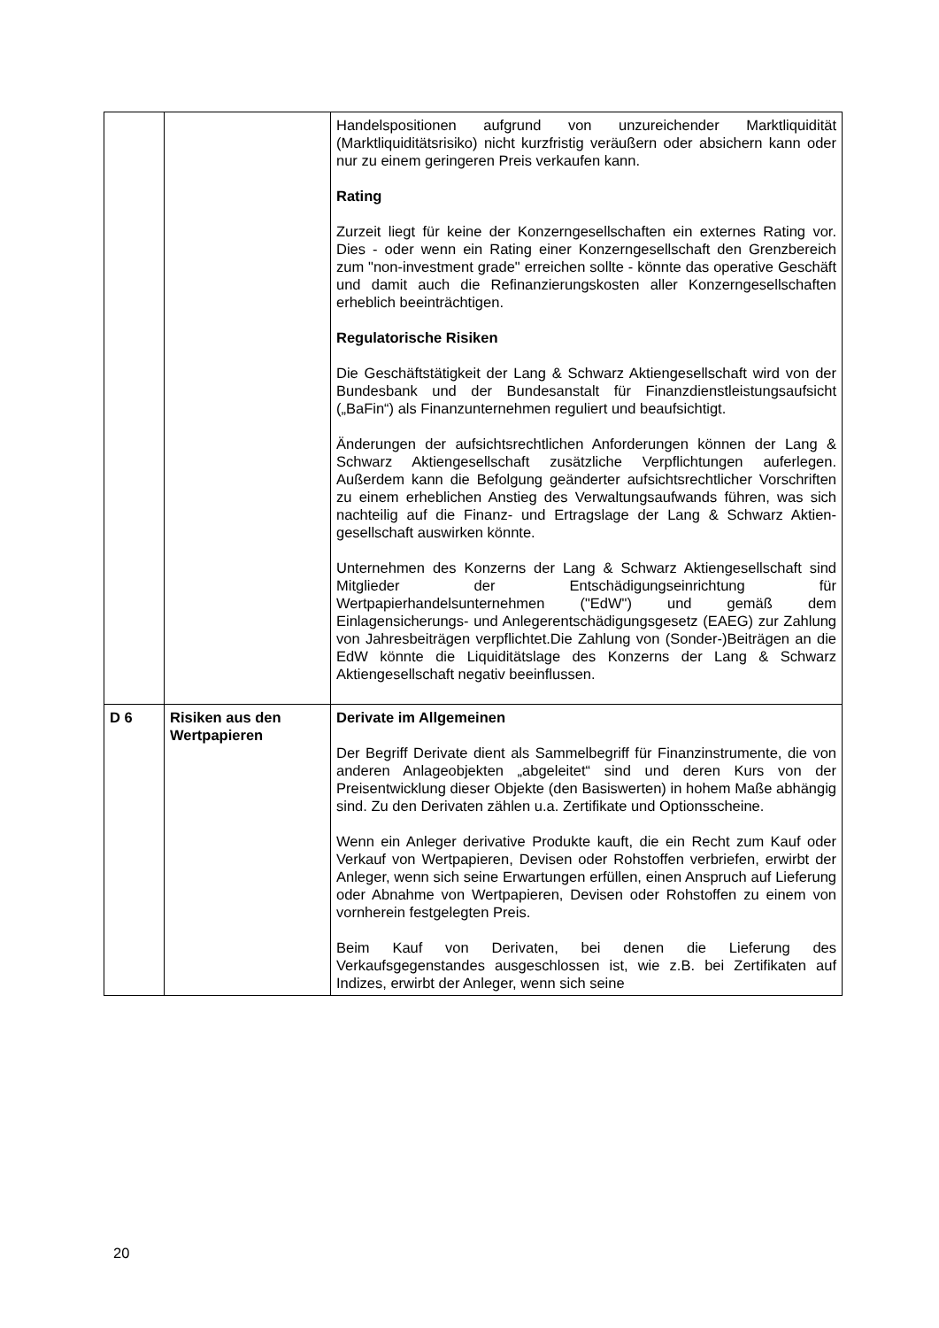| | | Handelspositionen aufgrund von unzureichender Markt­liquidität (Marktliquiditätsrisiko) nicht kurzfristig veräußern oder absichern kann oder nur zu einem geringeren Preis verkaufen kann. Rating Zurzeit liegt für keine der Konzerngesellschaften ein externes Rating vor. Dies - oder wenn ein Rating einer Konzerngesell­schaft den Grenzbereich zum "non-investment grade" erreichen sollte - könnte das operative Geschäft und damit auch die Refinanzierungskosten aller Konzerngesellschaften erheblich beeinträchtigen. Regulatorische Risiken Die Geschäftstätigkeit der Lang & Schwarz Aktiengesellschaft wird von der Bundesbank und der Bundesanstalt für Finanz­dienstleistungsaufsicht („BaFin“) als Finanzunternehmen reguliert und beaufsichtigt. Änderungen der aufsichtsrechtlichen Anforderungen können der Lang & Schwarz Aktiengesellschaft zusätzliche Verpflicht­ungen auferlegen. Außerdem kann die Befolgung geänderter aufsichtsrechtlicher Vorschriften zu einem erheblichen Anstieg des Verwaltungsaufwands führen, was sich nachteilig auf die Finanz- und Ertragslage der Lang & Schwarz Aktien­gesellschaft auswirken könnte. Unternehmen des Konzerns der Lang & Schwarz Aktien­gesellschaft sind Mitglieder der Entschädigungseinrichtung für Wertpapierhandelsunternehmen ("EdW") und gemäß dem Einlagensicherungs- und Anlegerentschädigungsgesetz (EAEG) zur Zahlung von Jahresbeiträgen verpflichtet.Die Zahlung von (Sonder-)Beiträgen an die EdW könnte die Liquiditätslage des Konzerns der Lang & Schwarz Aktiengesellschaft negativ beeinflussen. |
| D 6 | Risiken aus den Wertpapieren | Derivate im Allgemeinen Der Begriff Derivate dient als Sammelbegriff für Finanz­instrumente, die von anderen Anlageobjekten „abgeleitet“ sind und deren Kurs von der Preisentwicklung dieser Objekte (den Basiswerten) in hohem Maße abhängig sind. Zu den Derivaten zählen u.a. Zertifikate und Optionsscheine. Wenn ein Anleger derivative Produkte kauft, die ein Recht zum Kauf oder Verkauf von Wertpapieren, Devisen oder Rohstoffen verbriefen, erwirbt der Anleger, wenn sich seine Erwartungen erfüllen, einen Anspruch auf Lieferung oder Abnahme von Wertpapieren, Devisen oder Rohstoffen zu einem von vornherein festgelegten Preis. Beim Kauf von Derivaten, bei denen die Lieferung des Verkaufsgegenstandes ausgeschlossen ist, wie z.B. bei Zertifikaten auf Indizes, erwirbt der Anleger, wenn sich seine |
20